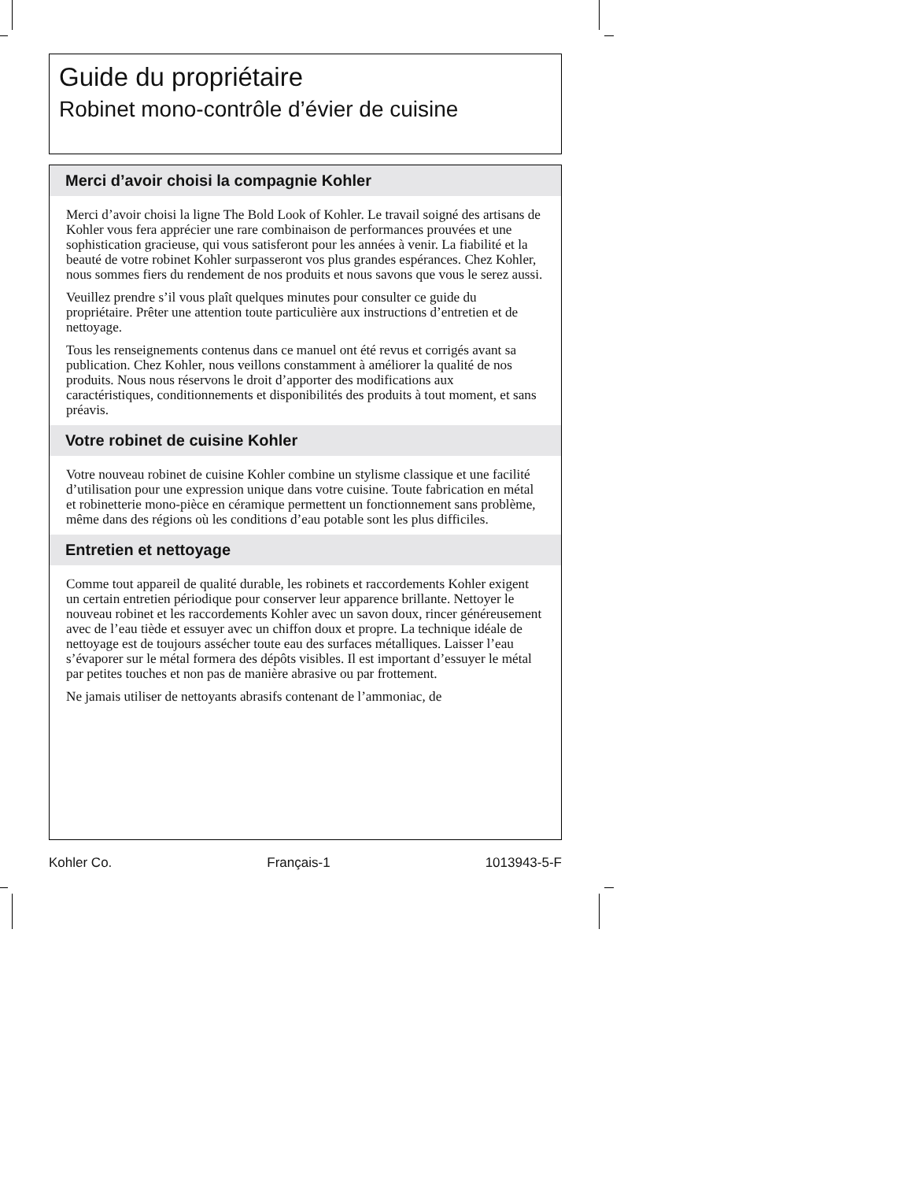Guide du propriétaire
Robinet mono-contrôle d’évier de cuisine
Merci d’avoir choisi la compagnie Kohler
Merci d’avoir choisi la ligne The Bold Look of Kohler. Le travail soigné des artisans de Kohler vous fera apprécier une rare combinaison de performances prouvées et une sophistication gracieuse, qui vous satisferont pour les années à venir. La fiabilité et la beauté de votre robinet Kohler surpasseront vos plus grandes espérances. Chez Kohler, nous sommes fiers du rendement de nos produits et nous savons que vous le serez aussi.
Veuillez prendre s’il vous plaît quelques minutes pour consulter ce guide du propriétaire. Prêter une attention toute particulière aux instructions d’entretien et de nettoyage.
Tous les renseignements contenus dans ce manuel ont été revus et corrigés avant sa publication. Chez Kohler, nous veillons constamment à améliorer la qualité de nos produits. Nous nous réservons le droit d’apporter des modifications aux caractéristiques, conditionnements et disponibilités des produits à tout moment, et sans préavis.
Votre robinet de cuisine Kohler
Votre nouveau robinet de cuisine Kohler combine un stylisme classique et une facilité d’utilisation pour une expression unique dans votre cuisine. Toute fabrication en métal et robinetterie mono-pièce en céramique permettent un fonctionnement sans problème, même dans des régions où les conditions d’eau potable sont les plus difficiles.
Entretien et nettoyage
Comme tout appareil de qualité durable, les robinets et raccordements Kohler exigent un certain entretien périodique pour conserver leur apparence brillante. Nettoyer le nouveau robinet et les raccordements Kohler avec un savon doux, rincer généreusement avec de l’eau tiède et essuyer avec un chiffon doux et propre. La technique idéale de nettoyage est de toujours assécher toute eau des surfaces métalliques. Laisser l’eau s’évaporer sur le métal formera des dépôts visibles. Il est important d’essuyer le métal par petites touches et non pas de manière abrasive ou par frottement.
Ne jamais utiliser de nettoyants abrasifs contenant de l’ammoniac, de
Kohler Co. Français-1 1013943-5-F